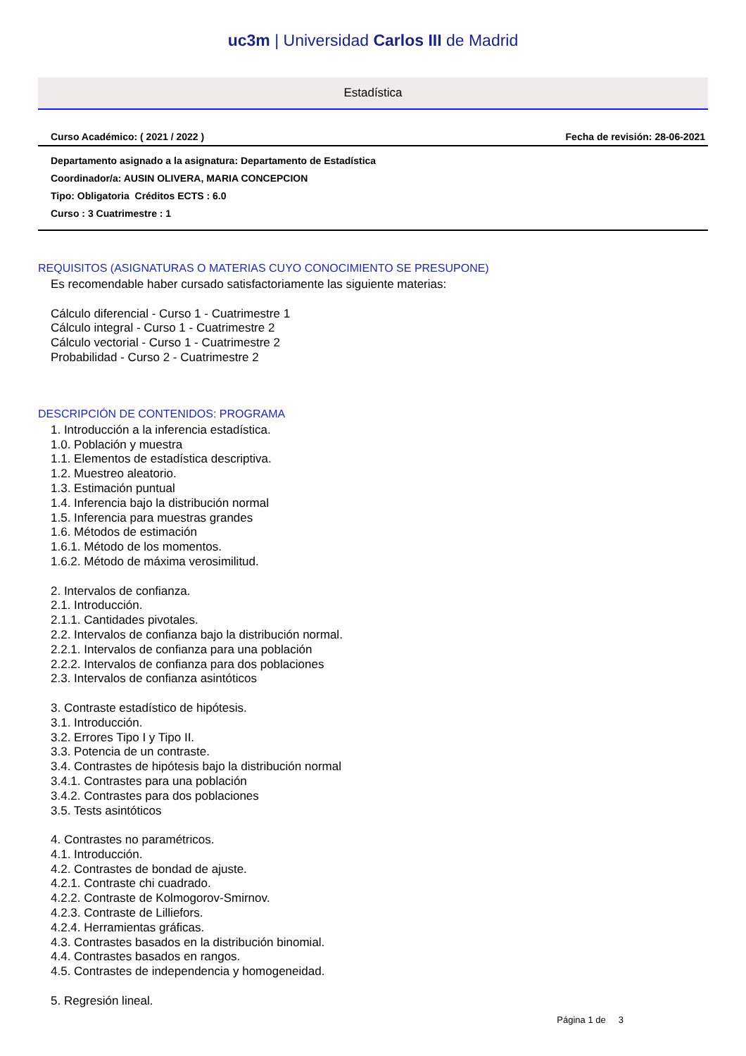uc3m | Universidad Carlos III de Madrid
Estadística
Curso Académico: ( 2021 / 2022 ) Fecha de revisión: 28-06-2021
Departamento asignado a la asignatura: Departamento de Estadística
Coordinador/a: AUSIN OLIVERA, MARIA CONCEPCION
Tipo: Obligatoria Créditos ECTS : 6.0
Curso : 3 Cuatrimestre : 1
REQUISITOS (ASIGNATURAS O MATERIAS CUYO CONOCIMIENTO SE PRESUPONE)
Es recomendable haber cursado satisfactoriamente las siguiente materias:
Cálculo diferencial - Curso 1 - Cuatrimestre 1
Cálculo integral - Curso 1 - Cuatrimestre 2
Cálculo vectorial - Curso 1 - Cuatrimestre 2
Probabilidad - Curso 2 - Cuatrimestre 2
DESCRIPCIÓN DE CONTENIDOS: PROGRAMA
1. Introducción a la inferencia estadística.
1.0. Población y muestra
1.1. Elementos de estadística descriptiva.
1.2. Muestreo aleatorio.
1.3. Estimación puntual
1.4. Inferencia bajo la distribución normal
1.5. Inferencia para muestras grandes
1.6. Métodos de estimación
1.6.1. Método de los momentos.
1.6.2. Método de máxima verosimilitud.
2. Intervalos de confianza.
2.1. Introducción.
2.1.1. Cantidades pivotales.
2.2. Intervalos de confianza bajo la distribución normal.
2.2.1. Intervalos de confianza para una población
2.2.2. Intervalos de confianza para dos poblaciones
2.3. Intervalos de confianza asintóticos
3. Contraste estadístico de hipótesis.
3.1. Introducción.
3.2. Errores Tipo I y Tipo II.
3.3. Potencia de un contraste.
3.4. Contrastes de hipótesis bajo la distribución normal
3.4.1. Contrastes para una población
3.4.2. Contrastes para dos poblaciones
3.5. Tests asintóticos
4. Contrastes no paramétricos.
4.1. Introducción.
4.2. Contrastes de bondad de ajuste.
4.2.1. Contraste chi cuadrado.
4.2.2. Contraste de Kolmogorov-Smirnov.
4.2.3. Contraste de Lilliefors.
4.2.4. Herramientas gráficas.
4.3. Contrastes basados en la distribución binomial.
4.4. Contrastes basados en rangos.
4.5. Contrastes de independencia y homogeneidad.
5. Regresión lineal.
Página 1 de 3